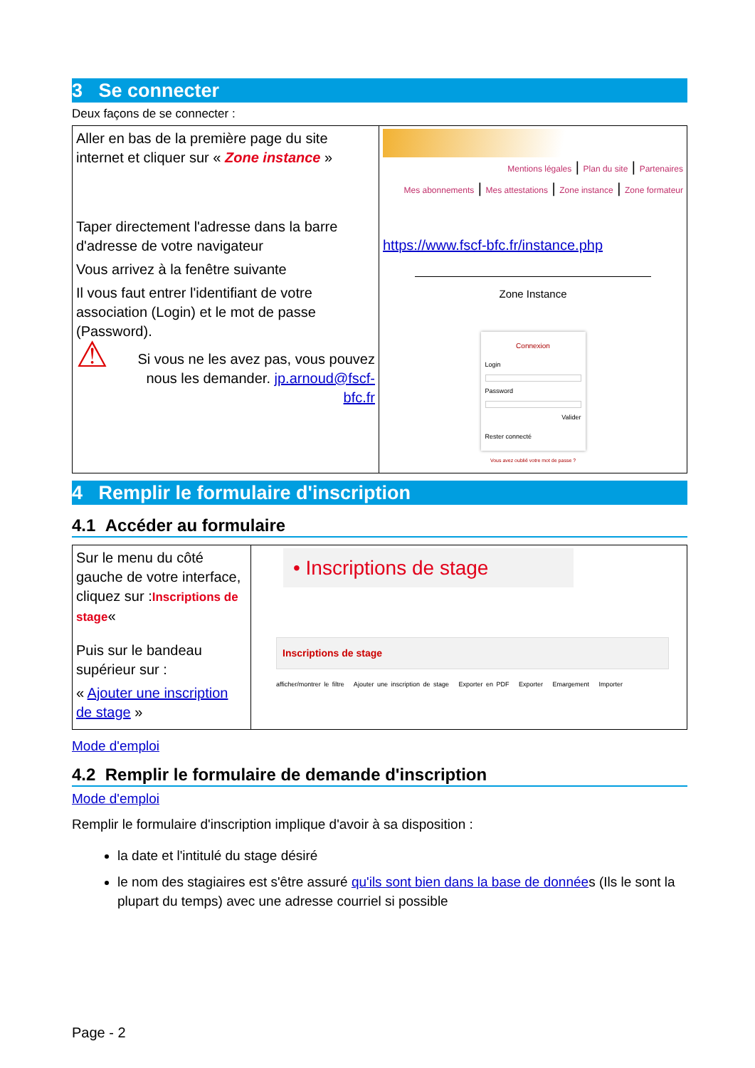3 Se connecter
Deux façons de se connecter :
| Aller en bas de la première page du site internet et cliquer sur « Zone instance » Taper directement l'adresse dans la barre d'adresse de votre navigateur Vous arrivez à la fenêtre suivante Il vous faut entrer l'identifiant de votre association (Login) et le mot de passe (Password). ⚠ Si vous ne les avez pas, vous pouvez nous les demander. jp.arnoud@fscf-bfc.fr | Mentions légales / Plan du site / Partenaires Mes abonnements / Mes attestations / Zone instance / Zone formateur https://www.fscf-bfc.fr/instance.php Zone Instance Connexion Login Password Valider Rester connecté Vous avez oublié votre mot de passe ? |
4 Remplir le formulaire d'inscription
4.1 Accéder au formulaire
| Sur le menu du côté gauche de votre interface, cliquez sur : Inscriptions de stage « Puis sur le bandeau supérieur sur : « Ajouter une inscription de stage » | • Inscriptions de stage Inscriptions de stage afficher/montrer le filtre Ajouter une inscription de stage Exporter en PDF Exporter Emargement Importer |
Mode d'emploi
4.2 Remplir le formulaire de demande d'inscription
Mode d'emploi
Remplir le formulaire d'inscription implique d'avoir à sa disposition :
la date et l'intitulé du stage désiré
le nom des stagiaires est s'être assuré qu'ils sont bien dans la base de données (Ils le sont la plupart du temps) avec une adresse courriel si possible
Page - 2